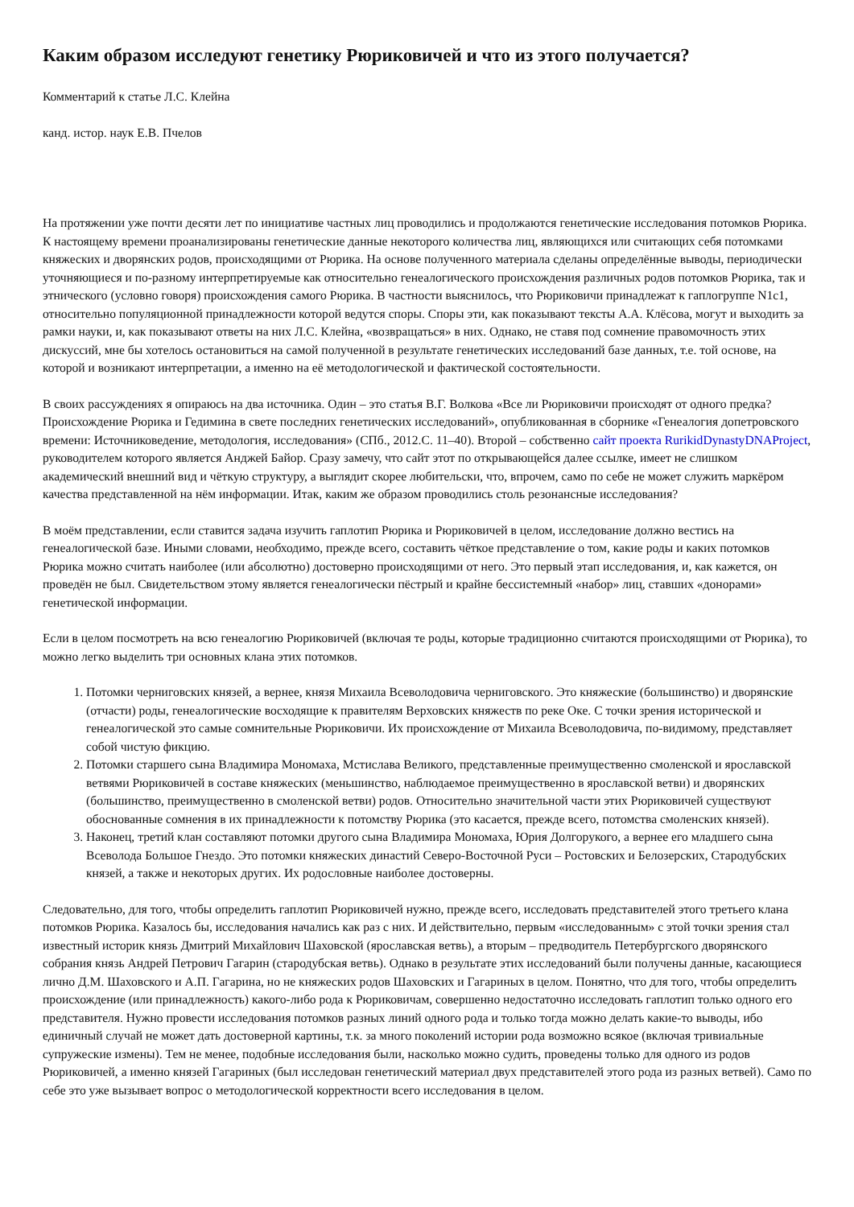Каким образом исследуют генетику Рюриковичей и что из этого получается?
Комментарий к статье Л.С. Клейна
канд. истор. наук Е.В. Пчелов
На протяжении уже почти десяти лет по инициативе частных лиц проводились и продолжаются генетические исследования потомков Рюрика. К настоящему времени проанализированы генетические данные некоторого количества лиц, являющихся или считающих себя потомками княжеских и дворянских родов, происходящими от Рюрика. На основе полученного материала сделаны определённые выводы, периодически уточняющиеся и по-разному интерпретируемые как относительно генеалогического происхождения различных родов потомков Рюрика, так и этнического (условно говоря) происхождения самого Рюрика. В частности выяснилось, что Рюриковичи принадлежат к гаплогруппе N1c1, относительно популяционной принадлежности которой ведутся споры. Споры эти, как показывают тексты А.А. Клёсова, могут и выходить за рамки науки, и, как показывают ответы на них Л.С. Клейна, «возвращаться» в них. Однако, не ставя под сомнение правомочность этих дискуссий, мне бы хотелось остановиться на самой полученной в результате генетических исследований базе данных, т.е. той основе, на которой и возникают интерпретации, а именно на её методологической и фактической состоятельности.
В своих рассуждениях я опираюсь на два источника. Один – это статья В.Г. Волкова «Все ли Рюриковичи происходят от одного предка? Происхождение Рюрика и Гедимина в свете последних генетических исследований», опубликованная в сборнике «Генеалогия допетровского времени: Источниковедение, методология, исследования» (СПб., 2012.С. 11–40). Второй – собственно сайт проекта RurikidDynastyDNAProject, руководителем которого является Анджей Байор. Сразу замечу, что сайт этот по открывающейся далее ссылке, имеет не слишком академический внешний вид и чёткую структуру, а выглядит скорее любительски, что, впрочем, само по себе не может служить маркёром качества представленной на нём информации. Итак, каким же образом проводились столь резонансные исследования?
В моём представлении, если ставится задача изучить гаплотип Рюрика и Рюриковичей в целом, исследование должно вестись на генеалогической базе. Иными словами, необходимо, прежде всего, составить чёткое представление о том, какие роды и каких потомков Рюрика можно считать наиболее (или абсолютно) достоверно происходящими от него. Это первый этап исследования, и, как кажется, он проведён не был. Свидетельством этому является генеалогически пёстрый и крайне бессистемный «набор» лиц, ставших «донорами» генетической информации.
Если в целом посмотреть на всю генеалогию Рюриковичей (включая те роды, которые традиционно считаются происходящими от Рюрика), то можно легко выделить три основных клана этих потомков.
1. Потомки черниговских князей, а вернее, князя Михаила Всеволодовича черниговского. Это княжеские (большинство) и дворянские (отчасти) роды, генеалогические восходящие к правителям Верховских княжеств по реке Оке. С точки зрения исторической и генеалогической это самые сомнительные Рюриковичи. Их происхождение от Михаила Всеволодовича, по-видимому, представляет собой чистую фикцию.
2. Потомки старшего сына Владимира Мономаха, Мстислава Великого, представленные преимущественно смоленской и ярославской ветвями Рюриковичей в составе княжеских (меньшинство, наблюдаемое преимущественно в ярославской ветви) и дворянских (большинство, преимущественно в смоленской ветви) родов. Относительно значительной части этих Рюриковичей существуют обоснованные сомнения в их принадлежности к потомству Рюрика (это касается, прежде всего, потомства смоленских князей).
3. Наконец, третий клан составляют потомки другого сына Владимира Мономаха, Юрия Долгорукого, а вернее его младшего сына Всеволода Большое Гнездо. Это потомки княжеских династий Северо-Восточной Руси – Ростовских и Белозерских, Стародубских князей, а также и некоторых других. Их родословные наиболее достоверны.
Следовательно, для того, чтобы определить гаплотип Рюриковичей нужно, прежде всего, исследовать представителей этого третьего клана потомков Рюрика. Казалось бы, исследования начались как раз с них. И действительно, первым «исследованным» с этой точки зрения стал известный историк князь Дмитрий Михайлович Шаховской (ярославская ветвь), а вторым – предводитель Петербургского дворянского собрания князь Андрей Петрович Гагарин (стародубская ветвь). Однако в результате этих исследований были получены данные, касающиеся лично Д.М. Шаховского и А.П. Гагарина, но не княжеских родов Шаховских и Гагариных в целом. Понятно, что для того, чтобы определить происхождение (или принадлежность) какого-либо рода к Рюриковичам, совершенно недостаточно исследовать гаплотип только одного его представителя. Нужно провести исследования потомков разных линий одного рода и только тогда можно делать какие-то выводы, ибо единичный случай не может дать достоверной картины, т.к. за много поколений истории рода возможно всякое (включая тривиальные супружеские измены). Тем не менее, подобные исследования были, насколько можно судить, проведены только для одного из родов Рюриковичей, а именно князей Гагариных (был исследован генетический материал двух представителей этого рода из разных ветвей). Само по себе это уже вызывает вопрос о методологической корректности всего исследования в целом.